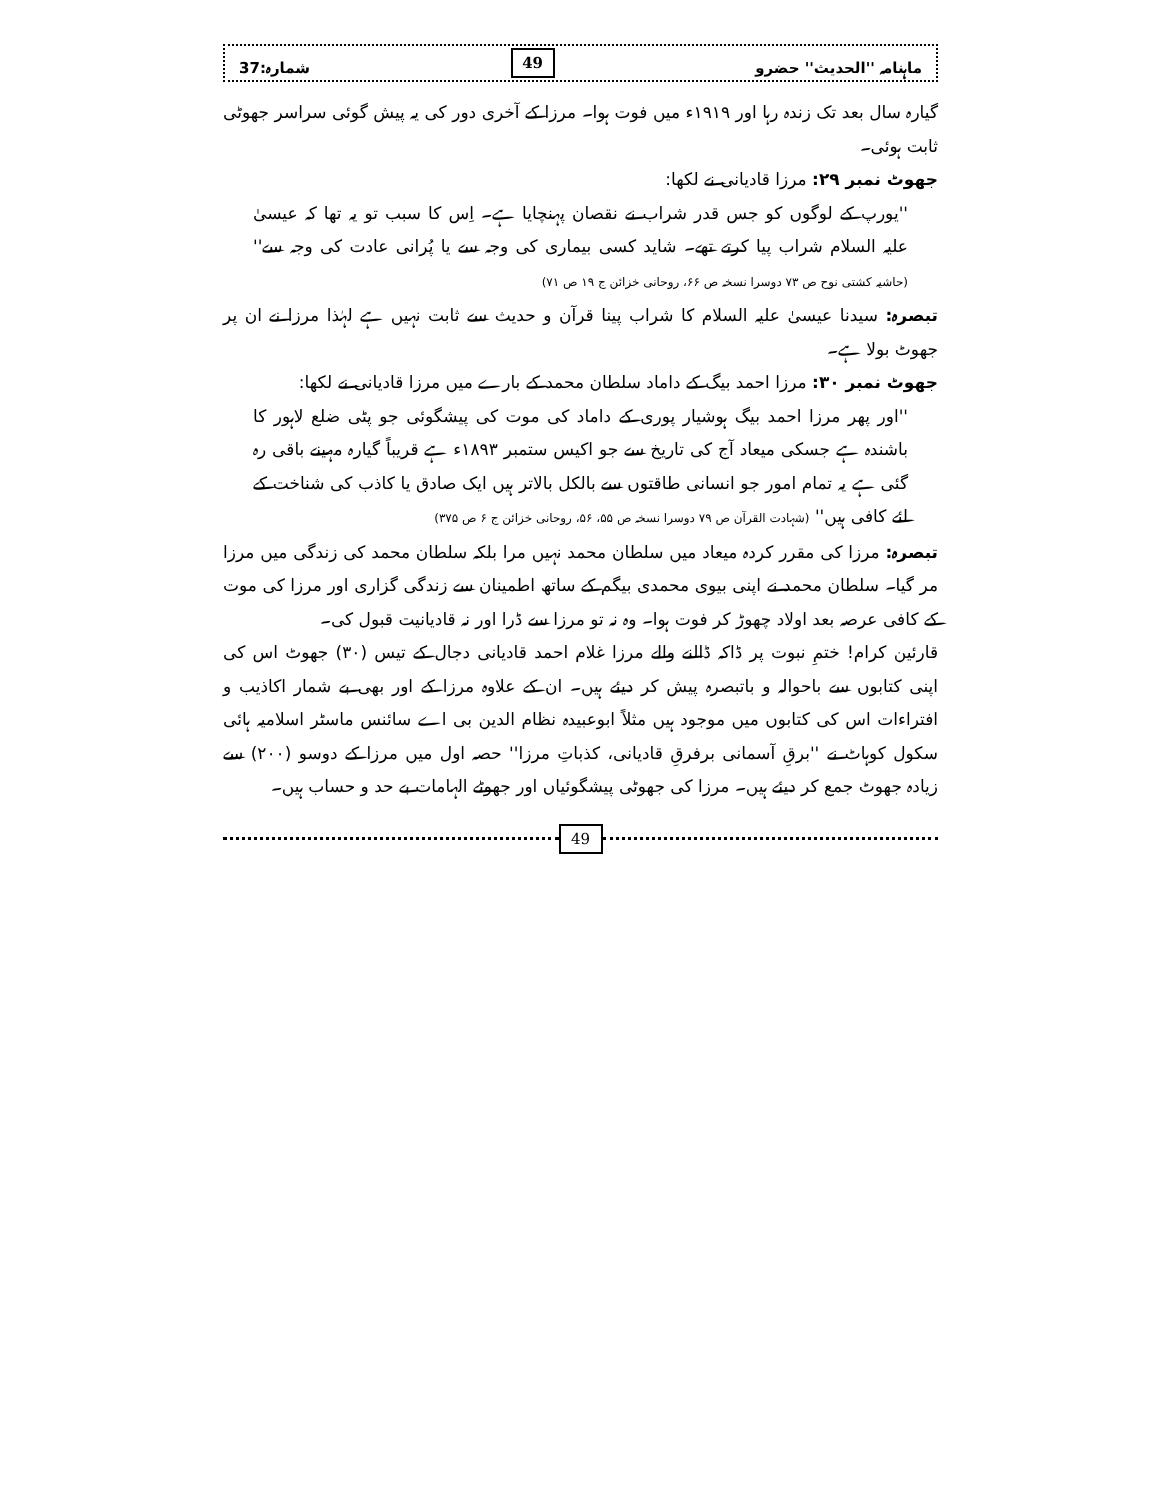ماہنامہ ''الحدیث'' حضرو 49 شمارہ:37
گیارہ سال بعد تک زندہ رہا اور ۱۹۱۹ء میں فوت ہوا۔ مرزا کے آخری دور کی یہ پیش گوئی سراسر جھوٹی ثابت ہوئی۔
جھوٹ نمبر ۲۹: مرزا قادیانی نے لکھا:
''یورپ کے لوگوں کو جس قدر شراب نے نقصان پہنچایا ہے۔ اِس کا سبب تو یہ تھا کہ عیسیٰ علیہ السلام شراب پیا کرتے تھے۔ شاید کسی بیماری کی وجہ سے یا پُرانی عادت کی وجہ سے'' (حاشیہ کشتی نوح ص ۷۳ دوسرا نسخہ ص ۶۶، روحانی خزائن ج ۱۹ ص ۷۱)
تبصرہ: سیدنا عیسیٰ علیہ السلام کا شراب پینا قرآن و حدیث سے ثابت نہیں ہے لہٰذا مرزا نے ان پر جھوٹ بولا ہے۔
جھوٹ نمبر ۳۰: مرزا احمد بیگ کے داماد سلطان محمد کے بارے میں مرزا قادیانی نے لکھا:
''اور پھر مرزا احمد بیگ ہوشیار پوری کے داماد کی موت کی پیشگوئی جو پٹی ضلع لاہور کا باشندہ ہے جسکی میعاد آج کی تاریخ سے جو اکیس ستمبر ۱۸۹۳ء ہے قریباً گیارہ مہینے باقی رہ گئی ہے یہ تمام امور جو انسانی طاقتوں سے بالکل بالاتر ہیں ایک صادق یا کاذب کی شناخت کے لئے کافی ہیں'' (شہادت القرآن ص ۷۹ دوسرا نسخہ ص ۵۵، ۵۶، روحانی خزائن ج ۶ ص ۳۷۵)
تبصرہ: مرزا کی مقرر کردہ میعاد میں سلطان محمد نہیں مرا بلکہ سلطان محمد کی زندگی میں مرزا مر گیا۔ سلطان محمد نے اپنی بیوی محمدی بیگم کے ساتھ اطمینان سے زندگی گزاری اور مرزا کی موت کے کافی عرصہ بعد اولاد چھوڑ کر فوت ہوا۔ وہ نہ تو مرزا سے ڈرا اور نہ قادیانیت قبول کی۔
قارئین کرام! ختمِ نبوت پر ڈاکہ ڈالنے والے مرزا غلام احمد قادیانی دجال کے تیس (۳۰) جھوٹ اس کی اپنی کتابوں سے باحوالہ و باتبصرہ پیش کر دیئے ہیں۔ ان کے علاوہ مرزا کے اور بھی بے شمار اکاذیب و افتراءات اس کی کتابوں میں موجود ہیں مثلاً ابوعبیدہ نظام الدین بی اے سائنس ماسٹر اسلامیہ ہائی سکول کوہاٹ نے ''برقِ آسمانی برفرقِ قادیانی، کذباتِ مرزا'' حصہ اول میں مرزا کے دوسو (۲۰۰) سے زیادہ جھوٹ جمع کر دیئے ہیں۔ مرزا کی جھوٹی پیشگوئیاں اور جھوٹے الہامات بے حد و حساب ہیں۔
49